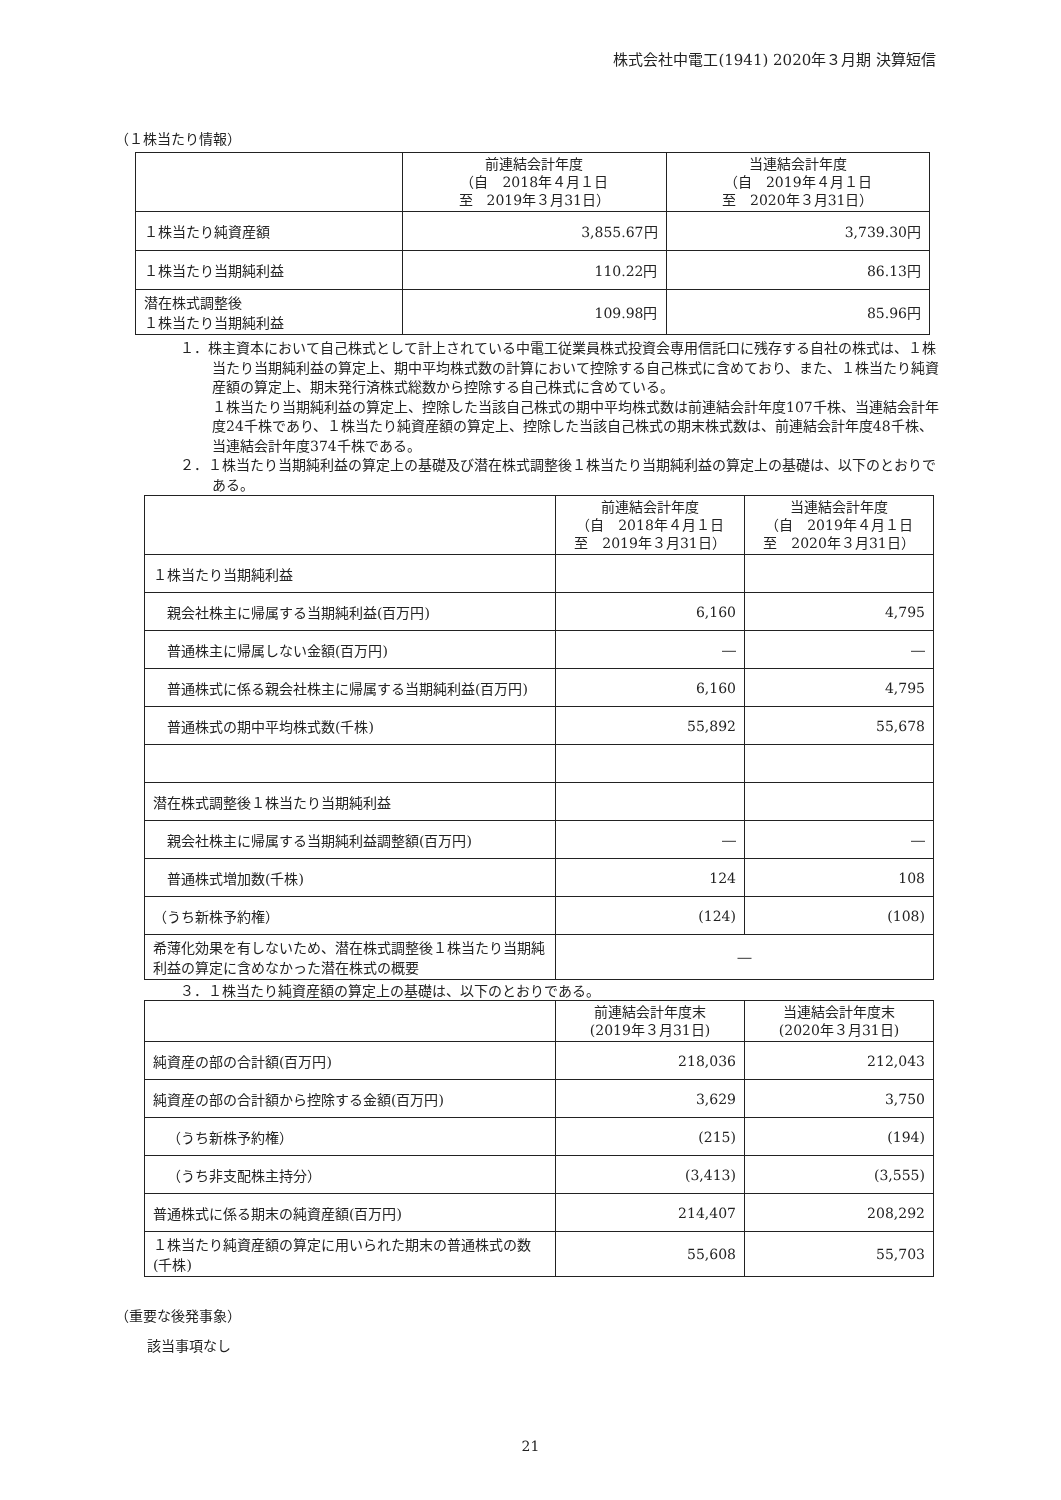株式会社中電工(1941) 2020年３月期 決算短信
（１株当たり情報）
| | 前連結会計年度 （自 2018年４月１日 至 2019年３月31日） | 当連結会計年度 （自 2019年４月１日 至 2020年３月31日） |
| --- | --- | --- |
| １株当たり純資産額 | 3,855.67円 | 3,739.30円 |
| １株当たり当期純利益 | 110.22円 | 86.13円 |
| 潜在株式調整後 １株当たり当期純利益 | 109.98円 | 85.96円 |
１．株主資本において自己株式として計上されている中電工従業員株式投資会専用信託口に残存する自社の株式は、１株当たり当期純利益の算定上、期中平均株式数の計算において控除する自己株式に含めており、また、１株当たり純資産額の算定上、期末発行済株式総数から控除する自己株式に含めている。
１株当たり当期純利益の算定上、控除した当該自己株式の期中平均株式数は前連結会計年度107千株、当連結会計年度24千株であり、１株当たり純資産額の算定上、控除した当該自己株式の期末株式数は、前連結会計年度48千株、当連結会計年度374千株である。
２．１株当たり当期純利益の算定上の基礎及び潜在株式調整後１株当たり当期純利益の算定上の基礎は、以下のとおりである。
| | 前連結会計年度 （自 2018年４月１日 至 2019年３月31日） | 当連結会計年度 （自 2019年４月１日 至 2020年３月31日） |
| --- | --- | --- |
| １株当たり当期純利益 | | |
| 親会社株主に帰属する当期純利益(百万円) | 6,160 | 4,795 |
| 普通株主に帰属しない金額(百万円) | ― | ― |
| 普通株式に係る親会社株主に帰属する当期純利益(百万円) | 6,160 | 4,795 |
| 普通株式の期中平均株式数(千株) | 55,892 | 55,678 |
| 潜在株式調整後１株当たり当期純利益 | | |
| 親会社株主に帰属する当期純利益調整額(百万円) | ― | ― |
| 普通株式増加数(千株) | 124 | 108 |
| （うち新株予約権） | (124) | (108) |
| 希薄化効果を有しないため、潜在株式調整後１株当たり当期純利益の算定に含めなかった潜在株式の概要 | ― | |
３．１株当たり純資産額の算定上の基礎は、以下のとおりである。
| | 前連結会計年度末 (2019年３月31日) | 当連結会計年度末 (2020年３月31日) |
| --- | --- | --- |
| 純資産の部の合計額(百万円) | 218,036 | 212,043 |
| 純資産の部の合計額から控除する金額(百万円) | 3,629 | 3,750 |
| （うち新株予約権） | (215) | (194) |
| （うち非支配株主持分） | (3,413) | (3,555) |
| 普通株式に係る期末の純資産額(百万円) | 214,407 | 208,292 |
| １株当たり純資産額の算定に用いられた期末の普通株式の数(千株) | 55,608 | 55,703 |
（重要な後発事象）
該当事項なし
21